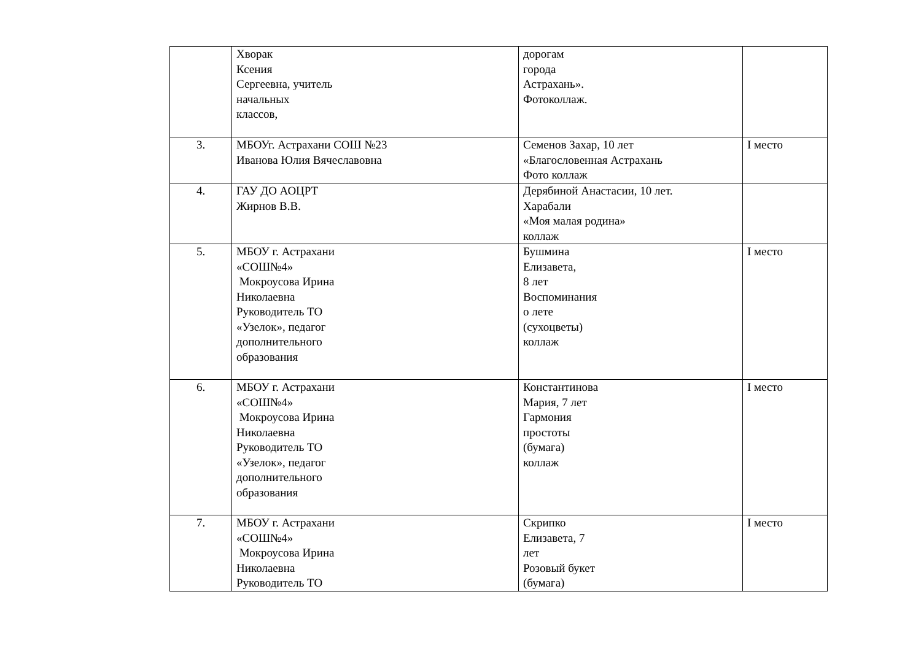| | Хворак Ксения Сергеевна, учитель начальных классов, | дорогам города Астрахань». Фотоколлаж. | |
| 3. | МБОУг. Астрахани СОШ №23 Иванова Юлия Вячеславовна | Семенов Захар, 10 лет «Благословенная Астрахань Фото коллаж | I место |
| 4. | ГАУ ДО АОЦРТ Жирнов В.В. | Дерябиной Анастасии, 10 лет. Харабали «Моя малая родина» коллаж | |
| 5. | МБОУ г. Астрахани «СОШ№4» Мокроусова Ирина Николаевна Руководитель ТО «Узелок», педагог дополнительного образования | Бушмина Елизавета, 8 лет Воспоминания о лете (сухоцветы) коллаж | I место |
| 6. | МБОУ г. Астрахани «СОШ№4» Мокроусова Ирина Николаевна Руководитель ТО «Узелок», педагог дополнительного образования | Константинова Мария, 7 лет Гармония простоты (бумага) коллаж | I место |
| 7. | МБОУ г. Астрахани «СОШ№4» Мокроусова Ирина Николаевна Руководитель ТО | Скрипко Елизавета, 7 лет Розовый букет (бумага) | I место |